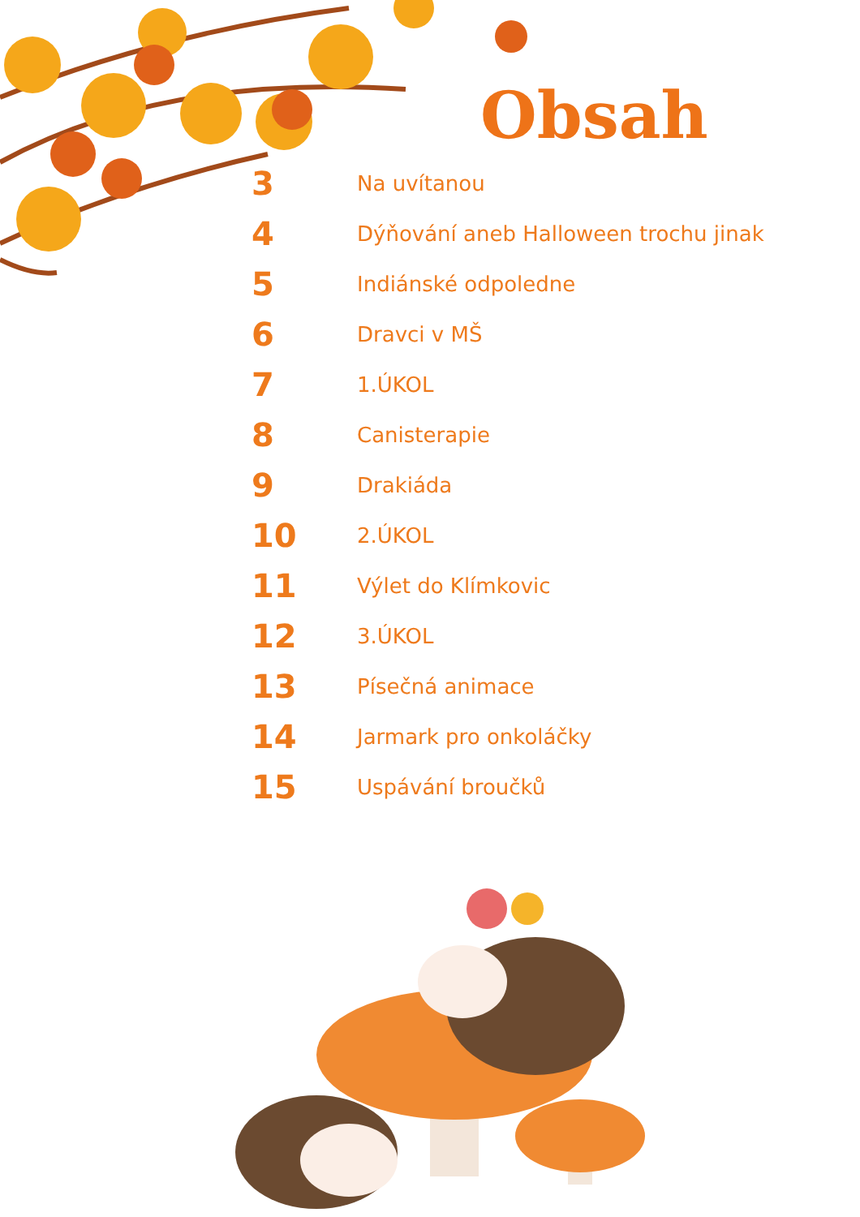Obsah
| 3 | Na uvítanou |
| 4 | Dýňování aneb Halloween trochu jinak |
| 5 | Indiánské odpoledne |
| 6 | Dravci v MŠ |
| 7 | 1.ÚKOL |
| 8 | Canisterapie |
| 9 | Drakiáda |
| 10 | 2.ÚKOL |
| 11 | Výlet do Klímkovic |
| 12 | 3.ÚKOL |
| 13 | Písečná animace |
| 14 | Jarmark pro onkoláčky |
| 15 | Uspávání broučků |